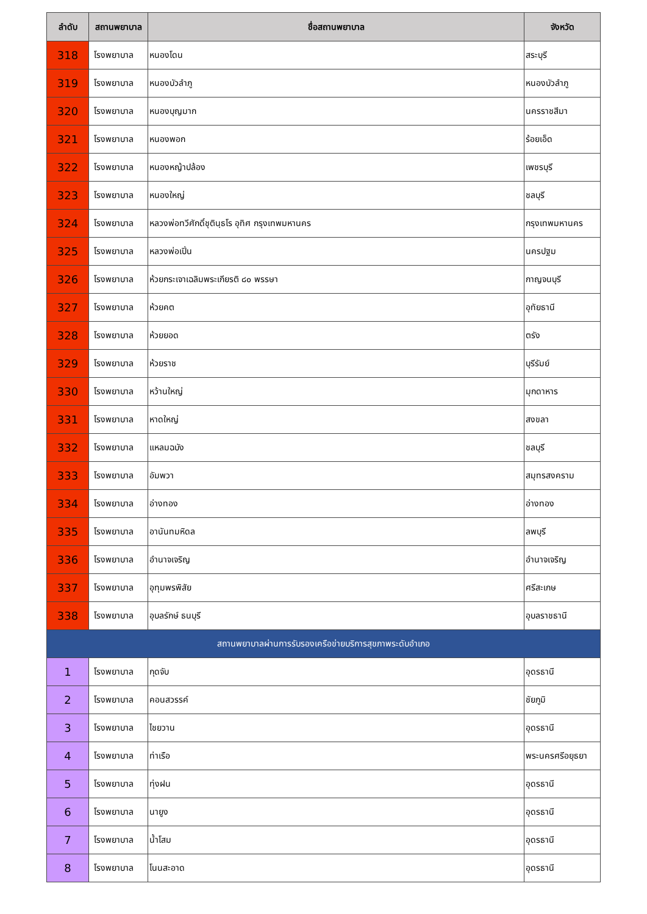| ลำดับ | สถานพยาบาล | ชื่อสถานพยาบาล | จังหวัด |
| --- | --- | --- | --- |
| 318 | โรงพยาบาล | หนองโดน | สระบุรี |
| 319 | โรงพยาบาล | หนองบัวลำภู | หนองบัวลำภู |
| 320 | โรงพยาบาล | หนองบุญมาก | นครราชสีมา |
| 321 | โรงพยาบาล | หนองพอก | ร้อยเอ็ด |
| 322 | โรงพยาบาล | หนองหญ้าปล้อง | เพชรบุรี |
| 323 | โรงพยาบาล | หนองใหญ่ | ชลบุรี |
| 324 | โรงพยาบาล | หลวงพ่อทวีศักดิ์ชุตินฺธโร อุทิศ กรุงเทพมหานคร | กรุงเทพมหานคร |
| 325 | โรงพยาบาล | หลวงพ่อเปิ่น | นครปฐม |
| 326 | โรงพยาบาล | ห้วยกระเจาเฉลิมพระเกียรติ ๘๐ พรรษา | กาญจนบุรี |
| 327 | โรงพยาบาล | ห้วยคต | อุทัยธานี |
| 328 | โรงพยาบาล | ห้วยยอด | ตรัง |
| 329 | โรงพยาบาล | ห้วยราช | บุรีรัมย์ |
| 330 | โรงพยาบาล | หว้านใหญ่ | มุกดาหาร |
| 331 | โรงพยาบาล | หาดใหญ่ | สงขลา |
| 332 | โรงพยาบาล | แหลมฉบัง | ชลบุรี |
| 333 | โรงพยาบาล | อัมพวา | สมุทรสงคราม |
| 334 | โรงพยาบาล | อ่างทอง | อ่างทอง |
| 335 | โรงพยาบาล | อานันทมหิดล | ลพบุรี |
| 336 | โรงพยาบาล | อำนาจเจริญ | อำนาจเจริญ |
| 337 | โรงพยาบาล | อุทุมพรพิสัย | ศรีสะเกษ |
| 338 | โรงพยาบาล | อุบลรักษ์ ธนบุรี | อุบลราชธานี |
| สถานพยาบาลผ่านการรับรองเครือข่ายบริการสุขภาพระดับอำเภอ | | | |
| 1 | โรงพยาบาล | กุดจับ | อุดรธานี |
| 2 | โรงพยาบาล | คอนสวรรค์ | ชัยภูมิ |
| 3 | โรงพยาบาล | ไชยวาน | อุดรธานี |
| 4 | โรงพยาบาล | ท่าเรือ | พระนครศรีอยุธยา |
| 5 | โรงพยาบาล | ทุ่งฝน | อุดรธานี |
| 6 | โรงพยาบาล | นายูง | อุดรธานี |
| 7 | โรงพยาบาล | น้ำโสม | อุดรธานี |
| 8 | โรงพยาบาล | โนนสะอาด | อุดรธานี |